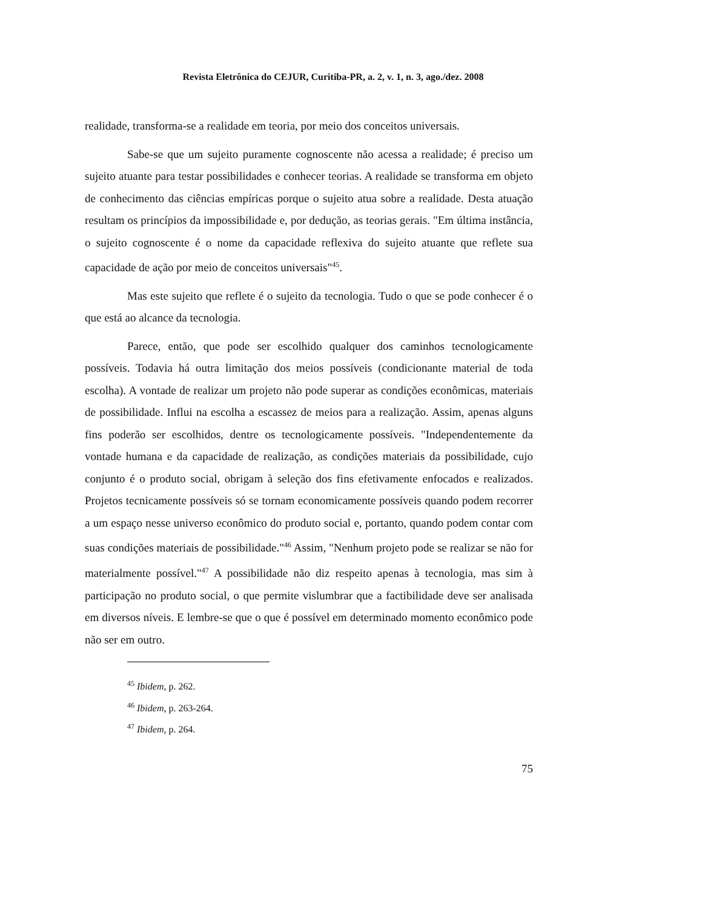Revista Eletrônica do CEJUR, Curitiba-PR, a. 2, v. 1, n. 3, ago./dez. 2008
realidade, transforma-se a realidade em teoria, por meio dos conceitos universais.
Sabe-se que um sujeito puramente cognoscente não acessa a realidade; é preciso um sujeito atuante para testar possibilidades e conhecer teorias. A realidade se transforma em objeto de conhecimento das ciências empíricas porque o sujeito atua sobre a realidade. Desta atuação resultam os princípios da impossibilidade e, por dedução, as teorias gerais. "Em última instância, o sujeito cognoscente é o nome da capacidade reflexiva do sujeito atuante que reflete sua capacidade de ação por meio de conceitos universais"<sup>45</sup>.
Mas este sujeito que reflete é o sujeito da tecnologia. Tudo o que se pode conhecer é o que está ao alcance da tecnologia.
Parece, então, que pode ser escolhido qualquer dos caminhos tecnologicamente possíveis. Todavia há outra limitação dos meios possíveis (condicionante material de toda escolha). A vontade de realizar um projeto não pode superar as condições econômicas, materiais de possibilidade. Influi na escolha a escassez de meios para a realização. Assim, apenas alguns fins poderão ser escolhidos, dentre os tecnologicamente possíveis. "Independentemente da vontade humana e da capacidade de realização, as condições materiais da possibilidade, cujo conjunto é o produto social, obrigam à seleção dos fins efetivamente enfocados e realizados. Projetos tecnicamente possíveis só se tornam economicamente possíveis quando podem recorrer a um espaço nesse universo econômico do produto social e, portanto, quando podem contar com suas condições materiais de possibilidade."<sup>46</sup> Assim, "Nenhum projeto pode se realizar se não for materialmente possível."<sup>47</sup> A possibilidade não diz respeito apenas à tecnologia, mas sim à participação no produto social, o que permite vislumbrar que a factibilidade deve ser analisada em diversos níveis. E lembre-se que o que é possível em determinado momento econômico pode não ser em outro.
<sup>45</sup> Ibidem, p. 262.
<sup>46</sup> Ibidem, p. 263-264.
<sup>47</sup> Ibidem, p. 264.
75